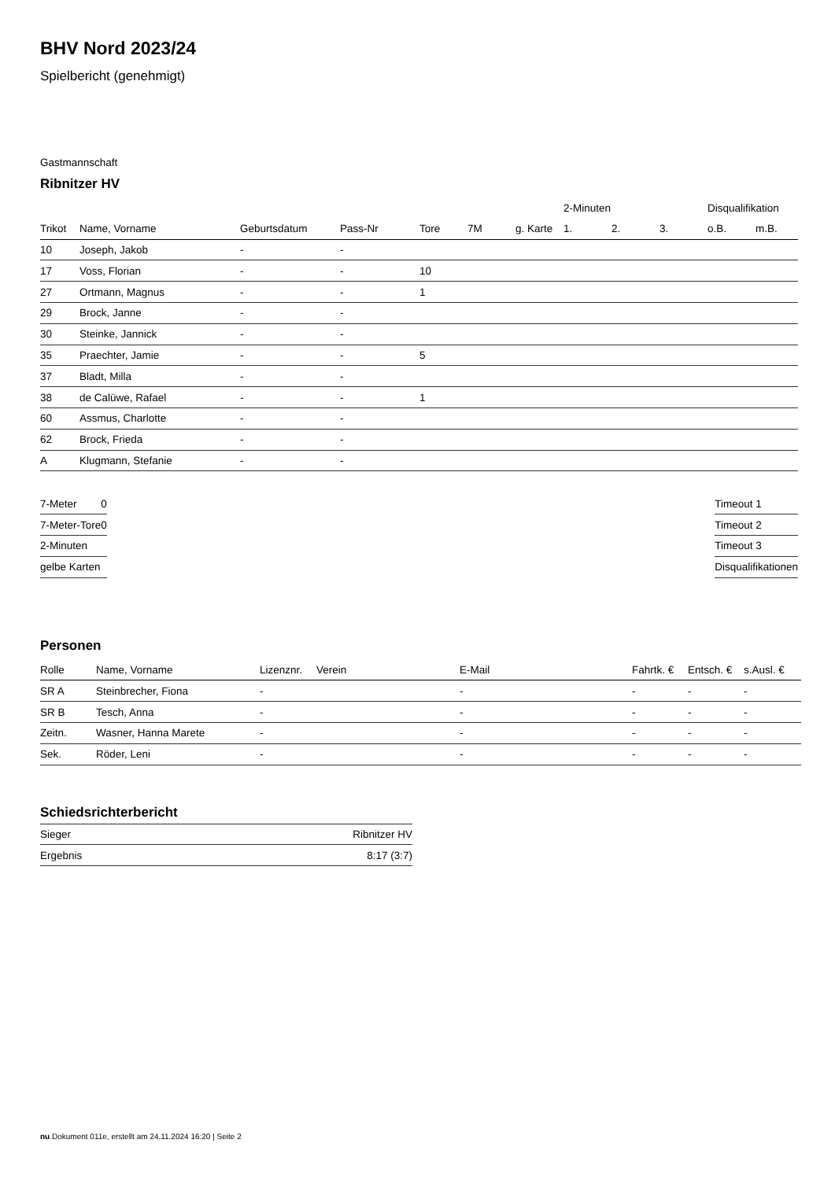BHV Nord 2023/24
Spielbericht (genehmigt)
Gastmannschaft
Ribnitzer HV
| | | | | | | | 2-Minuten | | | Disqualifikation | |
| --- | --- | --- | --- | --- | --- | --- | --- | --- | --- | --- | --- |
| Trikot | Name, Vorname | Geburtsdatum | Pass-Nr | Tore | 7M | g. Karte | 1. | 2. | 3. | o.B. | m.B. |
| 10 | Joseph, Jakob | - | - | | | | | | | | |
| 17 | Voss, Florian | - | - | 10 | | | | | | | |
| 27 | Ortmann, Magnus | - | - | 1 | | | | | | | |
| 29 | Brock, Janne | - | - | | | | | | | | |
| 30 | Steinke, Jannick | - | - | | | | | | | | |
| 35 | Praechter, Jamie | - | - | 5 | | | | | | | |
| 37 | Bladt, Milla | - | - | | | | | | | | |
| 38 | de Calüwe, Rafael | - | - | 1 | | | | | | | |
| 60 | Assmus, Charlotte | - | - | | | | | | | | |
| 62 | Brock, Frieda | - | - | | | | | | | | |
| A | Klugmann, Stefanie | - | - | | | | | | | | |
| 7-Meter | 0 |
| 7-Meter-Tore | 0 |
| 2-Minuten | |
| gelbe Karten | |
| Timeout 1 |
| Timeout 2 |
| Timeout 3 |
| Disqualifikationen |
Personen
| Rolle | Name, Vorname | Lizenznr. | Verein | E-Mail | Fahrtk. € | Entsch. € | s.Ausl. € |
| --- | --- | --- | --- | --- | --- | --- | --- |
| SR A | Steinbrecher, Fiona | - | | - | - | - | - |
| SR B | Tesch, Anna | - | | - | - | - | - |
| Zeitn. | Wasner, Hanna Marete | - | | - | - | - | - |
| Sek. | Röder, Leni | - | | - | - | - | - |
Schiedsrichterbericht
| Sieger | Ribnitzer HV |
| Ergebnis | 8:17 (3:7) |
nu.Dokument 011e, erstellt am 24.11.2024 16:20 | Seite 2